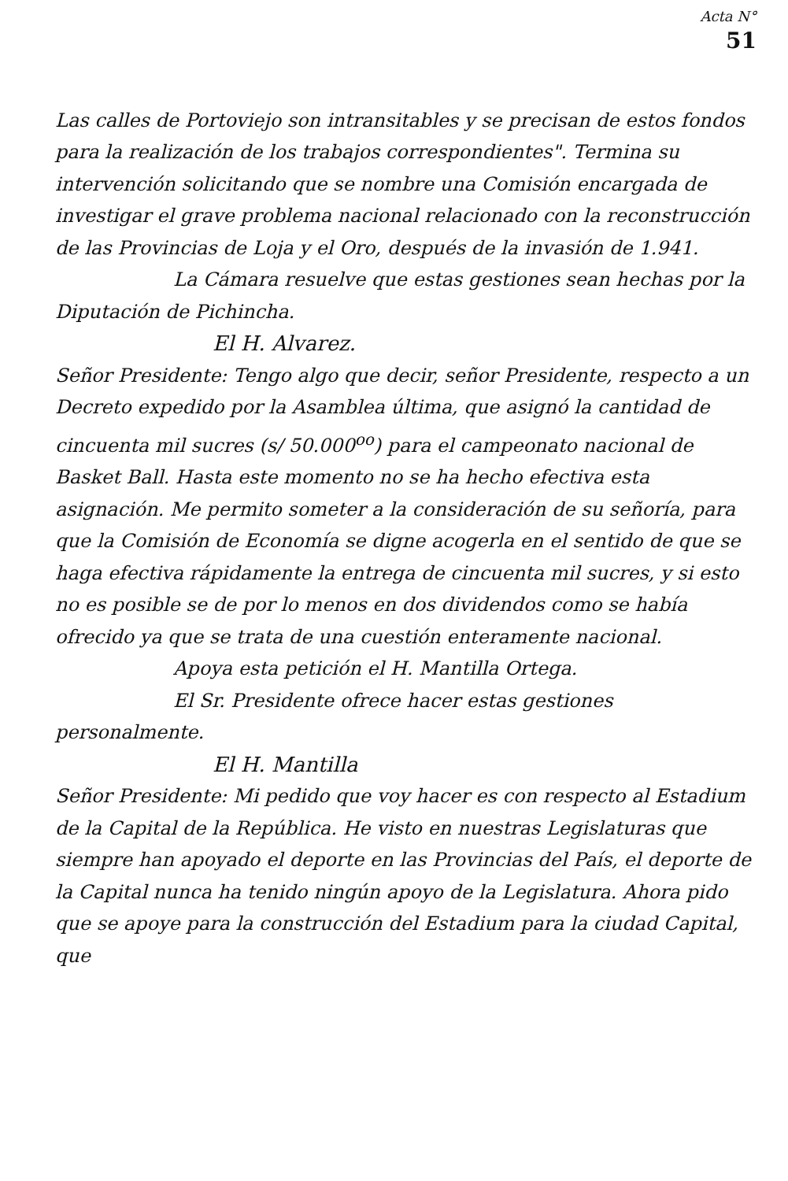Acta N°
51
Las calles de Portoviejo son intransitables y se precisan de estos fondos para la realización de los trabajos correspondientes". Termina su intervención solicitando que se nombre una Comisión encargada de investigar el grave problema nacional relacionado con la reconstrucción de las Provincias de Loja y el Oro, después de la invasión de 1.941.
La Cámara resuelve que estas gestiones sean hechas por la Diputación de Pichincha.
El H. Alvarez.
Señor Presidente: Tengo algo que decir, señor Presidente, respecto a un Decreto expedido por la Asamblea última, que asignó la cantidad de cincuenta mil sucres (s/ 50.000<sup>oo</sup>) para el campeonato nacional de Basket Ball. Hasta este momento no se ha hecho efectiva esta asignación. Me permito someter a la consideración de su señoría, para que la Comisión de Economía se digne acogerla en el sentido de que se haga efectiva rápidamente la entrega de cincuenta mil sucres, y si esto no es posible se de por lo menos en dos dividendos como se había ofrecido ya que se trata de una cuestión enteramente nacional.
Apoya esta petición el H. Mantilla Ortega.
El Sr. Presidente ofrece hacer estas gestiones personalmente.
El H. Mantilla
Señor Presidente: Mi pedido que voy hacer es con respecto al Estadium de la Capital de la República. He visto en nuestras Legislaturas que siempre han apoyado el deporte en las Provincias del País, el deporte de la Capital nunca ha tenido ningún apoyo de la Legislatura. Ahora pido que se apoye para la construcción del Estadium para la ciudad Capital, que